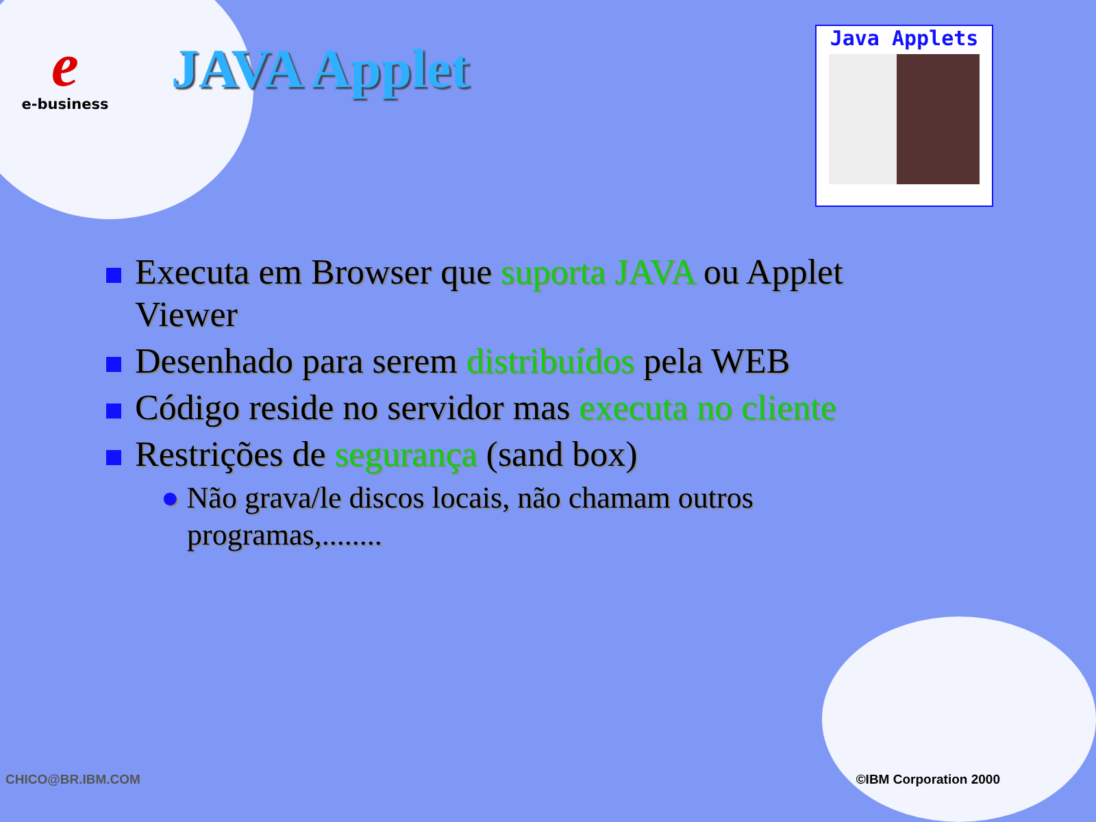e
e-business
JAVA Applet
Java Applets
Executa em Browser que suporta JAVA ou Applet
Viewer
Desenhado para serem distribuídos pela WEB
Código reside no servidor mas executa no cliente
Restrições de segurança (sand box)
● Não grava/le discos locais, não chamam outros
programas,........
CHICO@BR.IBM.COM ©IBM Corporation 2000